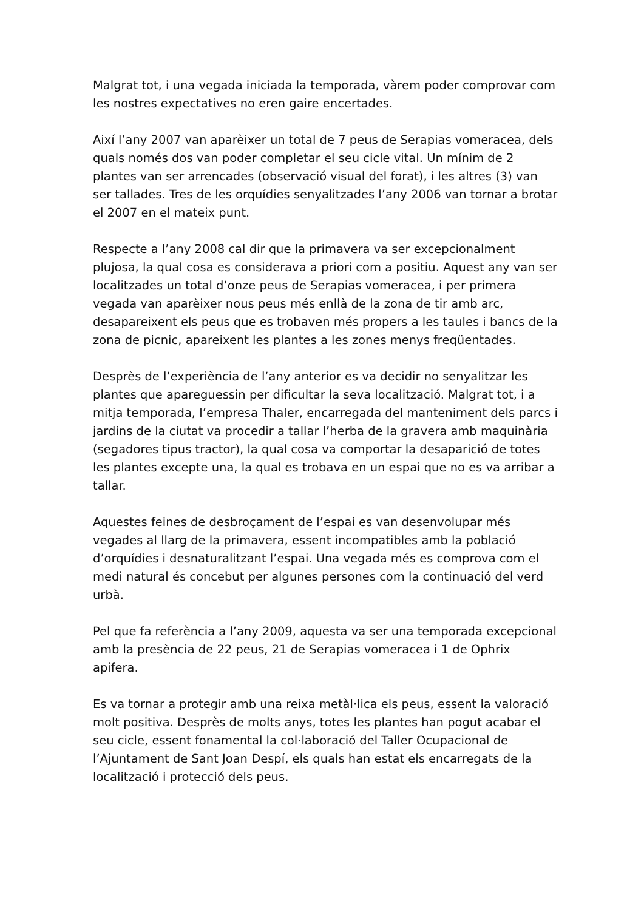Malgrat tot, i una vegada iniciada la temporada, vàrem poder comprovar com les nostres expectatives no eren gaire encertades.
Així l’any 2007 van aparèixer un total de 7 peus de Serapias vomeracea, dels quals només dos van poder completar el seu cicle vital. Un mínim de 2 plantes van ser arrencades (observació visual del forat), i les altres (3) van ser tallades. Tres de les orquídies senyalitzades l’any 2006 van tornar a brotar el 2007 en el mateix punt.
Respecte a l’any 2008 cal dir que la primavera va ser excepcionalment plujosa, la qual cosa es considerava a priori com a positiu. Aquest any van ser localitzades un total d’onze peus de Serapias vomeracea, i per primera vegada van aparèixer nous peus més enllà de la zona de tir amb arc, desapareixent els peus que es trobaven més propers a les taules i bancs de la zona de picnic, apareixent les plantes a les zones menys freqüentades.
Desprès de l’experiència de l’any anterior es va decidir no senyalitzar les plantes que apareguessin per dificultar la seva localització. Malgrat tot, i a mitja temporada, l’empresa Thaler, encarregada del manteniment dels parcs i jardins de la ciutat va procedir a tallar l’herba de la gravera amb maquinària (segadores tipus tractor), la qual cosa va comportar la desaparició de totes les plantes excepte una, la qual es trobava en un espai que no es va arribar a tallar.
Aquestes feines de desbroçament de l’espai es van desenvolupar més vegades al llarg de la primavera, essent incompatibles amb la població d’orquídies i desnaturalitzant l’espai. Una vegada més es comprova com el medi natural és concebut per algunes persones com la continuació del verd urbà.
Pel que fa referència a l’any 2009, aquesta va ser una temporada excepcional amb la presència de 22 peus, 21 de Serapias vomeracea i 1 de Ophrix apifera.
Es va tornar a protegir amb una reixa metàl·lica els peus, essent la valoració molt positiva. Desprès de molts anys, totes les plantes han pogut acabar el seu cicle, essent fonamental la col·laboració del Taller Ocupacional de l’Ajuntament de Sant Joan Despí, els quals han estat els encarregats de la localització i protecció dels peus.